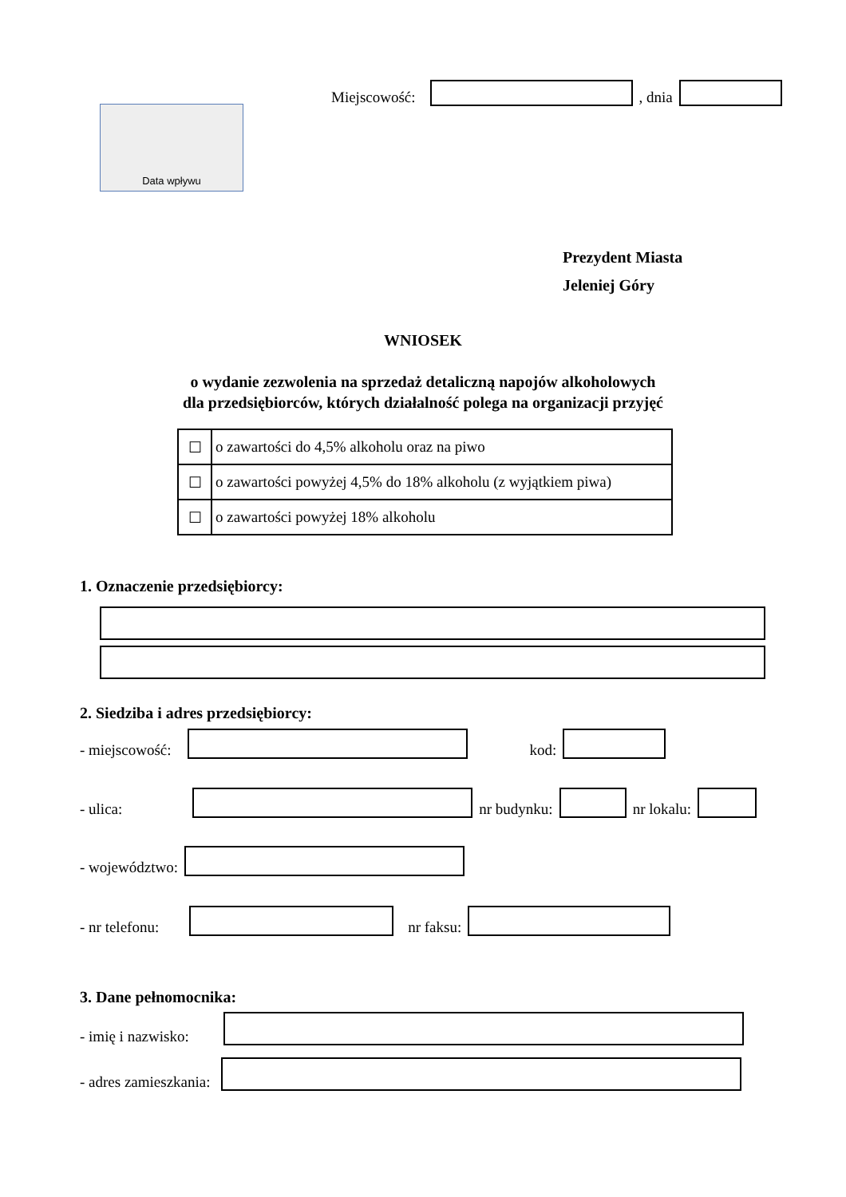Miejscowość: , dnia
Data wpływu
Prezydent Miasta
Jeleniej Góry
WNIOSEK
o wydanie zezwolenia na sprzedaż detaliczną napojów alkoholowych
dla przedsiębiorców, których działalność polega na organizacji przyjęć
| ☐ | o zawartości do 4,5% alkoholu oraz na piwo |
| ☐ | o zawartości powyżej 4,5% do 18% alkoholu (z wyjątkiem piwa) |
| ☐ | o zawartości powyżej 18% alkoholu |
1. Oznaczenie przedsiębiorcy:
2. Siedziba i adres przedsiębiorcy:
- miejscowość: kod:
- ulica: nr budynku: nr lokalu:
- województwo:
- nr telefonu: nr faksu:
3. Dane pełnomocnika:
- imię i nazwisko:
- adres zamieszkania: